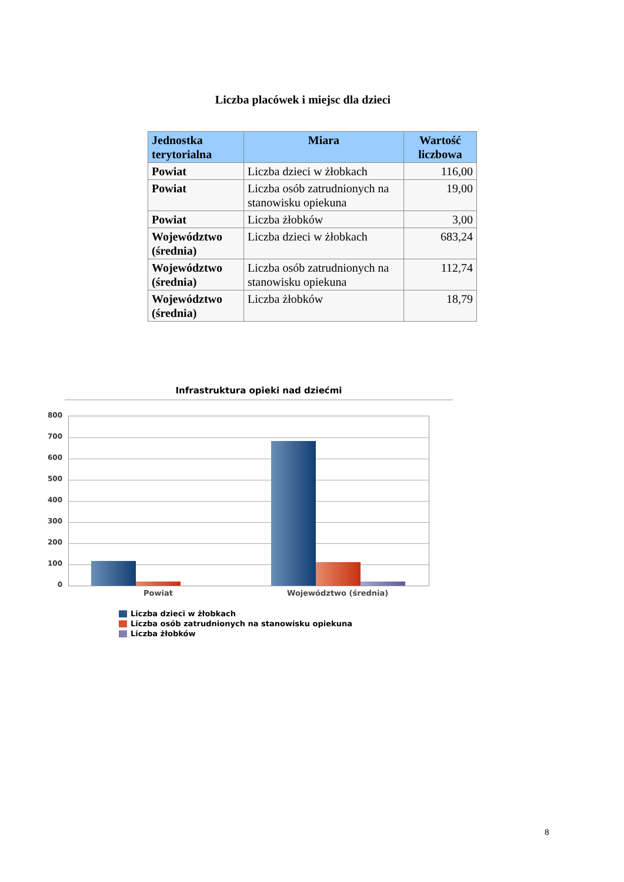Liczba placówek i miejsc dla dzieci
| Jednostka terytorialna | Miara | Wartość liczbowa |
| --- | --- | --- |
| Powiat | Liczba dzieci w żłobkach | 116,00 |
| Powiat | Liczba osób zatrudnionych na stanowisku opiekuna | 19,00 |
| Powiat | Liczba żłobków | 3,00 |
| Województwo (średnia) | Liczba dzieci w żłobkach | 683,24 |
| Województwo (średnia) | Liczba osób zatrudnionych na stanowisku opiekuna | 112,74 |
| Województwo (średnia) | Liczba żłobków | 18,79 |
Infrastruktura opieki nad dziećmi
800
700
600
500
400
300
200
100
0
Powiat Województwo (średnia)
Liczba dzieci w żłobkach
Liczba osób zatrudnionych na stanowisku opiekuna
Liczba żłobków
8